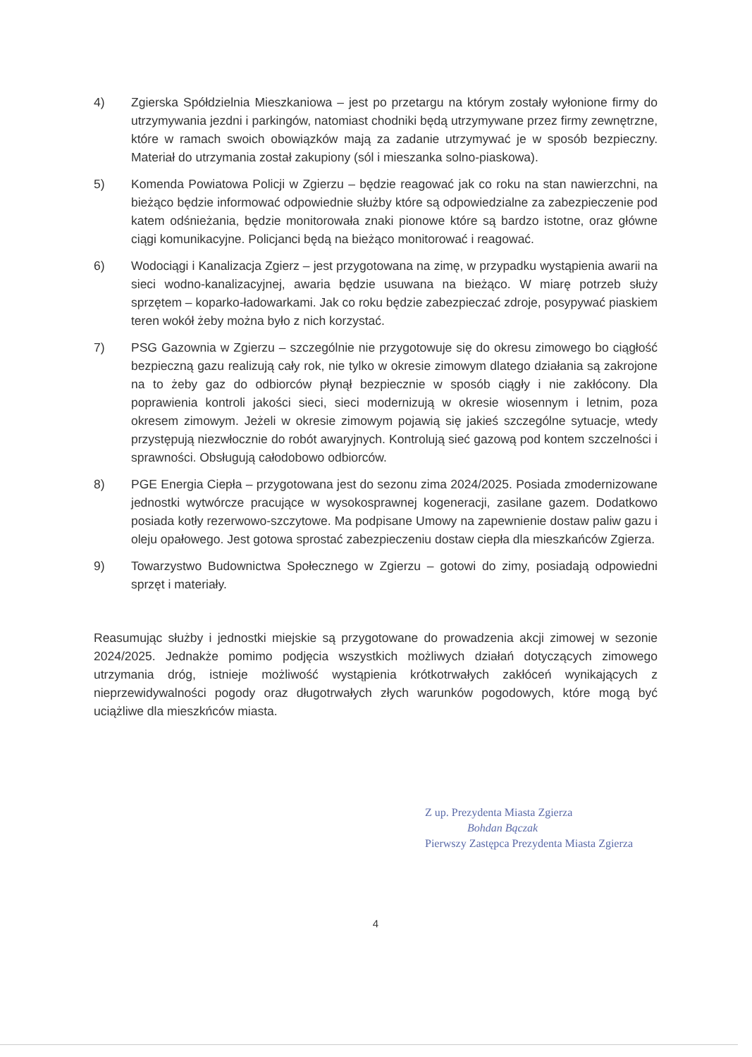4) Zgierska Spółdzielnia Mieszkaniowa – jest po przetargu na którym zostały wyłonione firmy do utrzymywania jezdni i parkingów, natomiast chodniki będą utrzymywane przez firmy zewnętrzne, które w ramach swoich obowiązków mają za zadanie utrzymywać je w sposób bezpieczny. Materiał do utrzymania został zakupiony (sól i mieszanka solno-piaskowa).
5) Komenda Powiatowa Policji w Zgierzu – będzie reagować jak co roku na stan nawierzchni, na bieżąco będzie informować odpowiednie służby które są odpowiedzialne za zabezpieczenie pod katem odśnieżania, będzie monitorowała znaki pionowe które są bardzo istotne, oraz główne ciągi komunikacyjne. Policjanci będą na bieżąco monitorować i reagować.
6) Wodociągi i Kanalizacja Zgierz – jest przygotowana na zimę, w przypadku wystąpienia awarii na sieci wodno-kanalizacyjnej, awaria będzie usuwana na bieżąco. W miarę potrzeb służy sprzętem – koparko-ładowarkami. Jak co roku będzie zabezpieczać zdroje, posypywać piaskiem teren wokół żeby można było z nich korzystać.
7) PSG Gazownia w Zgierzu – szczególnie nie przygotowuje się do okresu zimowego bo ciągłość bezpieczną gazu realizują cały rok, nie tylko w okresie zimowym dlatego działania są zakrojone na to żeby gaz do odbiorców płynął bezpiecznie w sposób ciągły i nie zakłócony. Dla poprawienia kontroli jakości sieci, sieci modernizują w okresie wiosennym i letnim, poza okresem zimowym. Jeżeli w okresie zimowym pojawią się jakieś szczególne sytuacje, wtedy przystępują niezwłocznie do robót awaryjnych. Kontrolują sieć gazową pod kontem szczelności i sprawności. Obsługują całodobowo odbiorców.
8) PGE Energia Ciepła – przygotowana jest do sezonu zima 2024/2025. Posiada zmodernizowane jednostki wytwórcze pracujące w wysokosprawnej kogeneracji, zasilane gazem. Dodatkowo posiada kotły rezerwowo-szczytowe. Ma podpisane Umowy na zapewnienie dostaw paliw gazu i oleju opałowego. Jest gotowa sprostać zabezpieczeniu dostaw ciepła dla mieszkańców Zgierza.
9) Towarzystwo Budownictwa Społecznego w Zgierzu – gotowi do zimy, posiadają odpowiedni sprzęt i materiały.
Reasumując służby i jednostki miejskie są przygotowane do prowadzenia akcji zimowej w sezonie 2024/2025. Jednakże pomimo podjęcia wszystkich możliwych działań dotyczących zimowego utrzymania dróg, istnieje możliwość wystąpienia krótkotrwałych zakłóceń wynikających z nieprzewidywalności pogody oraz długotrwałych złych warunków pogodowych, które mogą być uciążliwe dla mieszkńców miasta.
Z up. Prezydenta Miasta Zgierza
Bohdan Bączak
Pierwszy Zastępca Prezydenta Miasta Zgierza
4